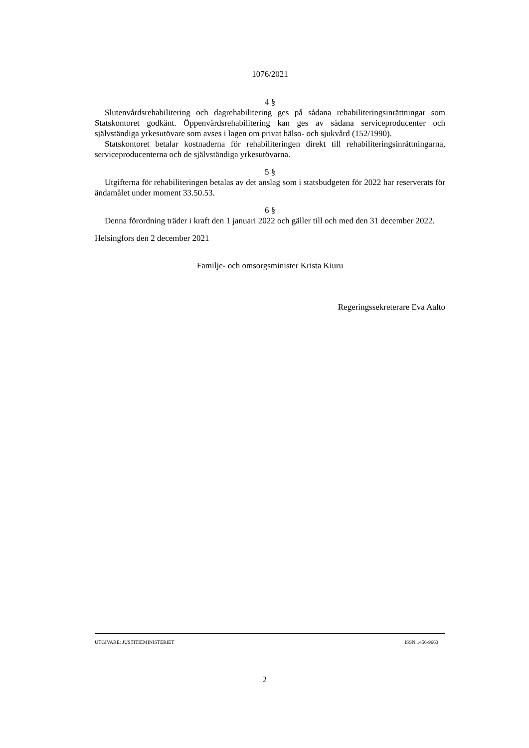1076/2021
4 §
Slutenvårdsrehabilitering och dagrehabilitering ges på sådana rehabiliteringsinrättningar som Statskontoret godkänt. Öppenvårdsrehabilitering kan ges av sådana serviceproducenter och självständiga yrkesutövare som avses i lagen om privat hälso- och sjukvård (152/1990).
Statskontoret betalar kostnaderna för rehabiliteringen direkt till rehabiliteringsinrättningarna, serviceproducenterna och de självständiga yrkesutövarna.
5 §
Utgifterna för rehabiliteringen betalas av det anslag som i statsbudgeten för 2022 har reserverats för ändamålet under moment 33.50.53.
6 §
Denna förordning träder i kraft den 1 januari 2022 och gäller till och med den 31 december 2022.
Helsingfors den 2 december 2021
Familje- och omsorgsminister Krista Kiuru
Regeringssekreterare Eva Aalto
UTGIVARE: JUSTITIEMINISTERIET ISSN 1456-9663
2